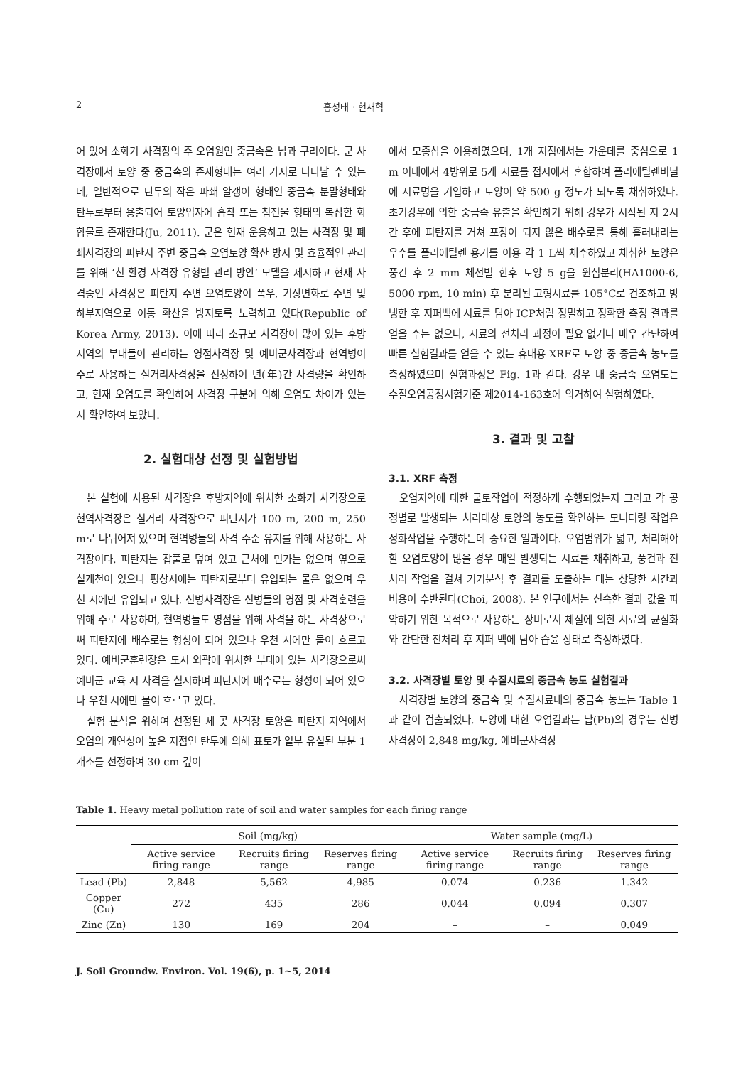2 홍성태 · 현재혁
어 있어 소화기 사격장의 주 오염원인 중금속은 납과 구리이다. 군 사격장에서 토양 중 중금속의 존재형태는 여러 가지로 나타날 수 있는데, 일반적으로 탄두의 작은 파쇄 알갱이 형태인 중금속 분말형태와 탄두로부터 용출되어 토양입자에 흡착 또는 침전물 형태의 복잡한 화합물로 존재한다(Ju, 2011). 군은 현재 운용하고 있는 사격장 및 폐쇄사격장의 피탄지 주변 중금속 오염토양 확산 방지 및 효율적인 관리를 위해 ‘친 환경 사격장 유형별 관리 방안’ 모델을 제시하고 현재 사격중인 사격장은 피탄지 주변 오염토양이 폭우, 기상변화로 주변 및 하부지역으로 이동 확산을 방지토록 노력하고 있다(Republic of Korea Army, 2013). 이에 따라 소규모 사격장이 많이 있는 후방 지역의 부대들이 관리하는 영점사격장 및 예비군사격장과 현역병이 주로 사용하는 실거리사격장을 선정하여 년(年)간 사격량을 확인하고, 현재 오염도를 확인하여 사격장 구분에 의해 오염도 차이가 있는지 확인하여 보았다.
2. 실험대상 선정 및 실험방법
본 실험에 사용된 사격장은 후방지역에 위치한 소화기 사격장으로 현역사격장은 실거리 사격장으로 피탄지가 100 m, 200 m, 250 m로 나뉘어져 있으며 현역병들의 사격 수준 유지를 위해 사용하는 사격장이다. 피탄지는 잡풀로 덮여 있고 근처에 민가는 없으며 옆으로 실개천이 있으나 평상시에는 피탄지로부터 유입되는 물은 없으며 우천 시에만 유입되고 있다. 신병사격장은 신병들의 영점 및 사격훈련을 위해 주로 사용하며, 현역병들도 영점을 위해 사격을 하는 사격장으로써 피탄지에 배수로는 형성이 되어 있으나 우천 시에만 물이 흐르고 있다. 예비군훈련장은 도시 외곽에 위치한 부대에 있는 사격장으로써 예비군 교육 시 사격을 실시하며 피탄지에 배수로는 형성이 되어 있으나 우천 시에만 물이 흐르고 있다.
실험 분석을 위하여 선정된 세 곳 사격장 토양은 피탄지 지역에서 오염의 개연성이 높은 지점인 탄두에 의해 표토가 일부 유실된 부분 1개소를 선정하여 30 cm 깊이
에서 모종삽을 이용하였으며, 1개 지점에서는 가운데를 중심으로 1 m 이내에서 4방위로 5개 시료를 접시에서 혼합하여 폴리에틸렌비닐에 시료명을 기입하고 토양이 약 500 g 정도가 되도록 채취하였다. 초기강우에 의한 중금속 유출을 확인하기 위해 강우가 시작된 지 2시간 후에 피탄지를 거쳐 포장이 되지 않은 배수로를 통해 흘러내리는 우수를 폴리에틸렌 용기를 이용 각 1 L씩 채수하였고 채취한 토양은 풍건 후 2 mm 체선별 한후 토양 5 g을 원심분리(HA1000-6, 5000 rpm, 10 min) 후 분리된 고형시료를 105°C로 건조하고 방냉한 후 지퍼백에 시료를 담아 ICP처럼 정밀하고 정확한 측정 결과를 얻을 수는 없으나, 시료의 전처리 과정이 필요 없거나 매우 간단하여 빠른 실험결과를 얻을 수 있는 휴대용 XRF로 토양 중 중금속 농도를 측정하였으며 실험과정은 Fig. 1과 같다. 강우 내 중금속 오염도는 수질오염공정시험기준 제2014-163호에 의거하여 실험하였다.
3. 결과 및 고찰
3.1. XRF 측정
오염지역에 대한 굴토작업이 적정하게 수행되었는지 그리고 각 공정별로 발생되는 처리대상 토양의 농도를 확인하는 모니터링 작업은 정화작업을 수행하는데 중요한 일과이다. 오염범위가 넓고, 처리해야할 오염토양이 많을 경우 매일 발생되는 시료를 채취하고, 풍건과 전처리 작업을 걸쳐 기기분석 후 결과를 도출하는 데는 상당한 시간과 비용이 수반된다(Choi, 2008). 본 연구에서는 신속한 결과 값을 파악하기 위한 목적으로 사용하는 장비로서 체질에 의한 시료의 균질화와 간단한 전처리 후 지퍼 백에 담아 습윤 상태로 측정하였다.
3.2. 사격장별 토양 및 수질시료의 중금속 농도 실험결과
사격장별 토양의 중금속 및 수질시료내의 중금속 농도는 Table 1과 같이 검출되었다. 토양에 대한 오염결과는 납(Pb)의 경우는 신병사격장이 2,848 mg/kg, 예비군사격장
Table 1. Heavy metal pollution rate of soil and water samples for each firing range
| | Soil (mg/kg) | | | Water sample (mg/L) | | |
| --- | --- | --- | --- | --- | --- | --- |
| | Active service firing range | Recruits firing range | Reserves firing range | Active service firing range | Recruits firing range | Reserves firing range |
| Lead (Pb) | 2,848 | 5,562 | 4,985 | 0.074 | 0.236 | 1.342 |
| Copper (Cu) | 272 | 435 | 286 | 0.044 | 0.094 | 0.307 |
| Zinc (Zn) | 130 | 169 | 204 | – | – | 0.049 |
J. Soil Groundw. Environ. Vol. 19(6), p. 1~5, 2014